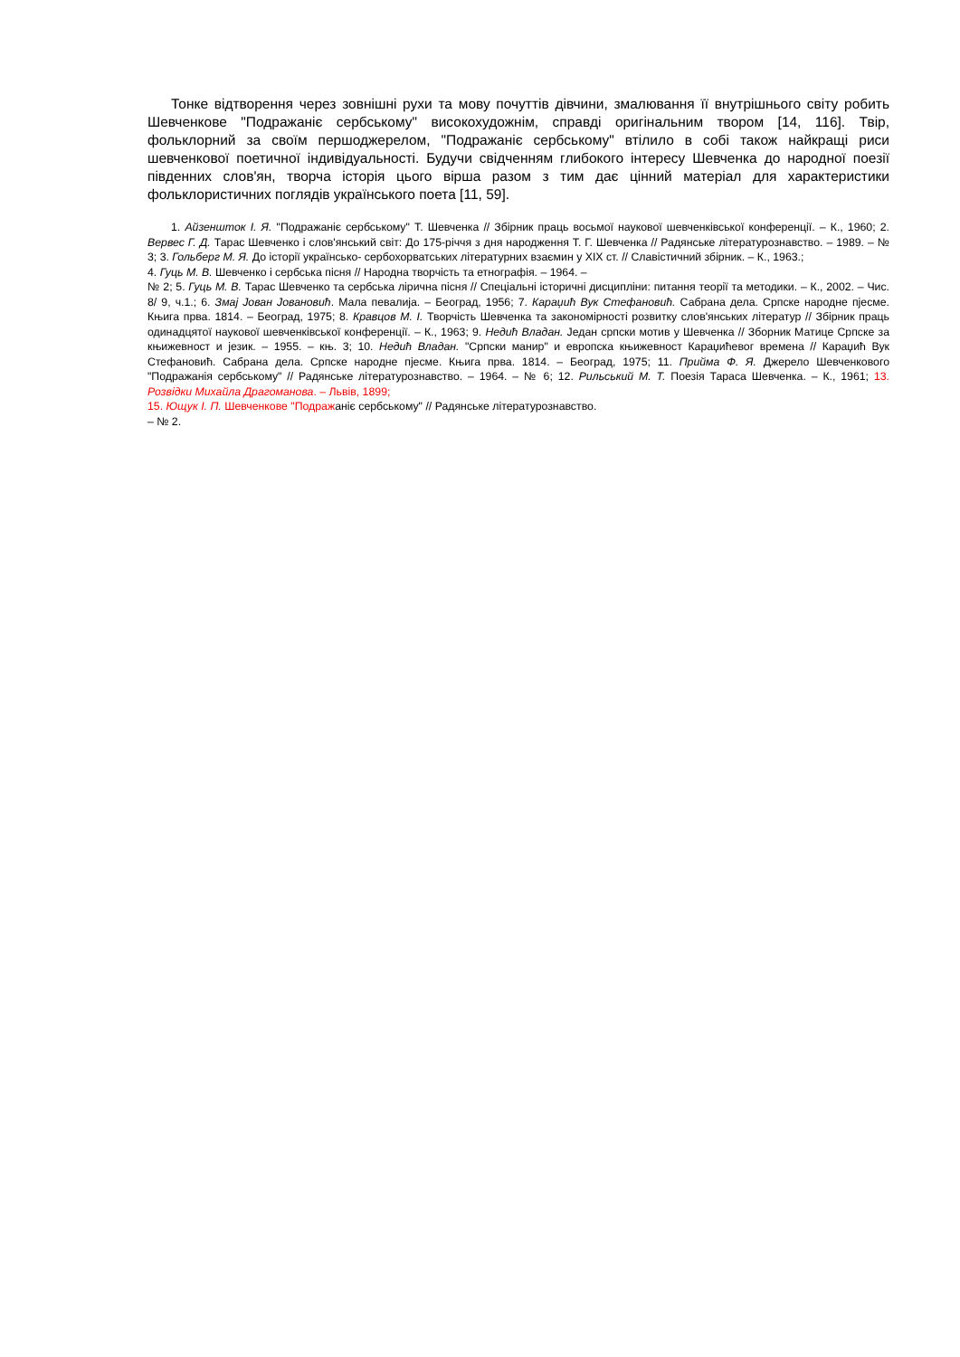Тонке відтворення через зовнішні рухи та мову почуттів дівчини, змалювання її внутрішнього світу робить Шевченкове "Подражаніє сербському" високохудожнім, справді оригінальним твором [14, 116]. Твір, фольклорний за своїм першоджерелом, "Подражаніє сербському" втілило в собі також найкращі риси шевченкової поетичної індивідуальності. Будучи свідченням глибокого інтересу Шевченка до народної поезії південних слов'ян, творча історія цього вірша разом з тим дає цінний матеріал для характеристики фольклористичних поглядів українського поета [11, 59].
1. Айзеншток І. Я. "Подражаніє сербському" Т. Шевченка // Збірник праць восьмої наукової шевченківської конференції. – К., 1960; 2. Вервес Г. Д. Тарас Шевченко і слов'янський світ: До 175-річчя з дня народження Т. Г. Шевченка // Радянське літературознавство. – 1989. – № 3; 3. Гольберг М. Я. До історії українсько- сербохорватських літературних взаємин у XIX ст. // Славістичний збірник. – К., 1963.;
4. Гуць М. В. Шевченко і сербська пісня // Народна творчість та етнографія. – 1964. –
№ 2; 5. Гуць М. В. Тарас Шевченко та сербська лірична пісня // Спеціальні історичні дисципліни: питання теорії та методики. – К., 2002. – Чис. 8/ 9, ч.1.; 6. Змај Јован Јовановић. Мала певалија. – Београд, 1956; 7. Караџић Вук Стефановић. Сабрана дела. Српске народне пјесме. Књига прва. 1814. – Београд, 1975; 8. Кравцов М. І. Творчість Шевченка та закономірності розвитку слов'янських літератур // Збірник праць одинадцятої наукової шевченківської конференції. – К., 1963; 9. Недић Владан. Један српски мотив у Шевченка // Зборник Матице Српске за књижевност и језик. – 1955. – књ. 3; 10. Недић Владан. "Српски манир" и европска књижевност Караџићевог времена // Караџић Вук Стефановић. Сабрана дела. Српске народне пјесме. Књига прва. 1814. – Београд, 1975; 11. Прийма Ф. Я. Джерело Шевченкового "Подражанія сербському" // Радянське літературознавство. – 1964. – № 6; 12. Рильський М. Т. Поезія Тараса Шевченка. – К., 1961; 13. Розвідки Михайла Драгоманова. – Львів, 1899;
15. Ющук І. П. Шевченкове "Подражаніє сербському" // Радянське літературознавство.
– № 2.